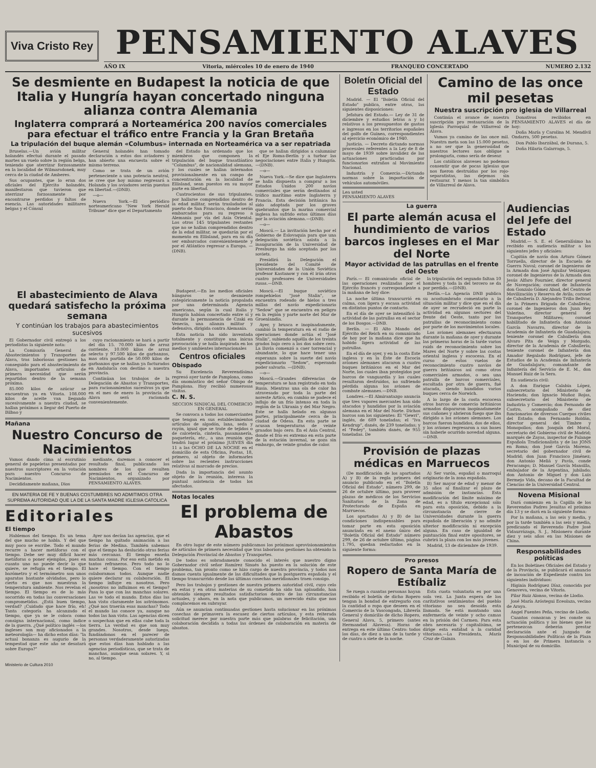Viva Cristo Rey
PENSAMIENTO ALAVES
AÑO IX Vitoria, miércoles 10 de enero de 1940 FRANQUEO CONCERTADO NUMERO 2.132
Se desmiente en Budapest la noticia de que Italia y Hungría hayan concertado ninguna alianza contra Alemania
Inglaterra comprará a Norteamérica 200 navíos comerciales para efectuar el tráfico entre Francia y la Gran Bretaña
La tripulación del buque alemán «Columbus» internada en Norteamérica va a ser repatriada
Bruselas.—Un avión militar holandés efectuó durante el pasado martes un vuelo sobre la región belga, teniendo que aterrizar forzosamente en la localidad de Wilmarsdonek, muy cerca de la ciudad de Amberes.
Sus ocupantes, que lo eran dos oficiales del Ejército holandés, manifestaron que tuvieron que aterrizar forzosamente por encontrarse perdidos y faltos de esencia. Las autoridades militares belgas y el Cónsul
General holandés han tomado declaración a estos dos aviadores y han abierto una encuesta sobre el mismo terreno.
Como se trata de un avión perteneciente a una potencia neutral, se cree que hoy mismo regresará a Holanda y los aviadores serán puestos en libertad.—(DNB).
—o—
Nueva York.—El periódico norteamericano "New York Herald Tribune" dice que el Departamento
del Estado ha ordenado que los miembros que componen la tripulación del buque trasatlántico "Columbus", de nacionalidad alemana, y los cuales se hallan internados provisionalmente en un campo de concentración en la localidad de Ellisland, sean puestos en su mayor parte en libertad.
Cuatrocientos de sus tripulantes, por hallarse comprendidos dentro de la edad militar, serán trasladados al puerto de San Francisco, donde serán embarcados para su regreso a Alemania por vía del Asia Oriental. Los otros 145 tripulantes restantes que no se hallan comprendidos dentro de la edad militar, se quedarán por el momento en Ellisland, para en su día ser embarcados convenientemente y por el Atlántico regresar a Europa. — (DNB).
que se hallan dirigidos a calumniar el Eje Roma-Berlín y a turbar las negociaciones entre Italia y Hungría.—(DNB).
—o—
Nueva York.—Se dice que Inglaterra se halla dispuesta a comprar a los Estados Unidos 200 navíos comerciales que serán destinados al tráfico marítimo entre Inglaterra y Francia. Esta decisión británica ha sido adoptada por los graves quebrantos que la marina comercial inglesa ha sufrido estos últimos días por la aviación alemana.—(DNB).
—o—
Moscú.— La invitación hecha por el Gobierno de Eslovaquia para que una delegación soviética asista a la inauguración de la Universidad de Presburgo ha sido aceptada por los soviets.
Presidirá la Delegación el presidente del Comité de Universidades de la Unión Soviética profesor Kastanow y con él irán otros cuatro profesores de Universidades rusas.—DNB.
El abastecimiento de Alava quedará satisfecho la próxima semana
Y continúan los trabajos para abastecimientos sucesivos
El Gobernador civil entregó a los periodistas la siguiente nota:
La Comisaría General de Abastecimientos y Transportes de Alava, tras laboriosas gestiones ha conseguido para el abastecimiento de Alava, importantes artículos de primera necesidad que serán repartidos dentro de la semana próxima.
85.000 kilos de azúcar se encuentran ya en Vitoria. 108.000 kilos de aceite van llegando sucesivamente a nuestra ciudad, se hallan próximos a llegar del Puerto de Bilbao y
cuyo racionamiento se hará a partir del día 15. 70.000 kilos de arroz corriente, 10.000 kilos de arroz selecto y 97.500 kilos de garbanzos, mas otra partida de 50.000 kilos de garbanzos que se hallan ya facturados en Andalucía con destino a nuestra provincia.
Continúan los trabajos de la Delegación de Abastos y Transportes, para racionamientos sucesivos ya que en el mes de enero la provincia de Alava será racionada convenientemente.
Mañana
Nuestro Concurso de Nacimientos
Vamos dando cima al escrutinio general de papeletas presentadas por nuestros suscriptores en la votación para nuestro Concurso de Nacimientos.
Decididamente mañana, Dios
mediante, daremos a conocer el resultado final, publicando los nombres de los que resulten premiados en el Concurso de Nacimientos, organizado por PENSAMIENTO ALAVES.
EN MATERIA DE FE Y BUENAS COSTUMBRES NO ADMITIMOS OTRA SUPREMA AUTORIDAD QUE LA DE LA SANTA MADRE IGLESIA CATOLICA
Editoriales
El tiempo
Hablemos del tiempo. Es un tema del que mucho se habla. Y del que muy poco se escribe. Todo el mundo recurre a hacer metáforas con el tiempo. Debe ser muy difícil hacer metáforas o poner ejemplos, pues en cuanto uno no puede decir lo que quiere, se refugia en el tiempo. El barómetro y el termómetro son unos aparatos bastante olvidados, pero lo cierto es que nos muestran la temperatura ambiente. Nos revelan el tiempo. El tiempo es de lo más socorrido en todas las conversaciones comprometidas. ¿Está buen tiempo, verdad? ¡Cuidado que hace frío, eh! Tanta categoría ha alcanzado el tiempo, que ya se le coloca como consigna internacional, como índice de la guerra. ¿Qué político inglés —los ingleses son muy aficionados a la meteorología— ha dicho estos días: "la actual bonanza es augurio de la tempestad que este año se desatará sobre Europa?"
Ayer nos decían las agencias, que el tiempo ha quitado animación a las ferias de Medina. También sabemos que el tiempo ha deslucido otras ferias más cercanas. El tiempo enseña muchas cosas. Por eso está metido en tantos refraneros. Pero todo no lo hace el tiempo. Con el tiempo colaboramos todos. Aunque nadie quiere declarar su colaboración. El tiempo influye en nosotros. Pero ¿nosotros no influimos en el tiempo? Pasa lo que con las manchas solares. Las ve todo el mundo. Estos días las han visto claramente los astrónomos. ¿Qué nos traerán esas manchas? Todo el mundo las conoce ya, aunque no todos las han visto. Las agencias dicen o sospechan que en ellas cabe toda la tierra. La verdad es que son muy grandes. Nosotros, desde luego, fundándonos en el parecer de personas verdaderamente autorizadas que estos días han hablado a las agencias periodísticas, que se trata de manchas, aunque sean solares. Y, si no, al tiempo.
Budapest.—En los medios oficiales húngaros se desmiente categóricamente la noticia propalada por una determinada Agencia americana, según la cual Italia y Hungría habían concertado entre sí y durante la permanencia de Czaki en Venecia, una alianza militar y defensiva, dirigida contra Alemania.
Esta noticia ha sido inventada totalmente y constituye una inicua provocación y se halla inspirada en los medios y ambientes internacionales
Centros oficiales
Obispado
Su Excelencia Reverendísima regresó ayer tarde de Pamplona, como día onomástico del señor Obispo de Pamplona. Hoy recibió numerosas visitas.
C. N. S.
SECCION SINDICAL DEL COMERCIO EN GENERAL
Se convoca a todos los comerciantes que tengan en sus establecimientos artículos de algodón, lana, seda y rayón, igual que se trate de tejidos o de calcetería, cintería, pasamanería, paquetería, etc., a una reunión que tendrá lugar el próximo JUEVES día 11 a las OCHO DE LA NOCHE en el domicilio de esta Oficina, Postas, 18, primero, al objeto de informarles sobre las recientes instrucciones relativas al marcado de precios.
Dada la importancia del asunto objeto de la reunión, interesa la puntual asistencia de todos los afectados.
Moscú.—El buque soviético rompehielos "José Stalin", se encuentra rodeado de hielos a tres millas del navío expedicionario "Sedow" que se encuentra en peligro en la región y parte norte del Mar de Groenlandia.
Ayer, y brusca e inopinadamente, cambió la temperatura en el radio de operaciones donde actúa el "José Stalin", subiendo aquélla de los treinta grados bajo cero a los dos sobre cero. La lluvia comenzó a caer torrencial y abundante, lo que hace tener una esperanza sobre la suerte del navío expedicionario "Sedow", esperando poder salvarlo. —(DNB).
—o—
Moscú.—Grandes diferencias de temperatura se han registrado en toda Rusia. Mientras una ola de calor ha atravesado por toda la parte del noreste Artico, en cambio se padece el influjo de un frío intenso en toda la región de la Ukrania y del Mar Negro. Este se halla helado en algunas partes, principalmente cerca de la ciudad de Odesa. En esta parte se acusan temperaturas de veinte graados bajo cero. En el Asia Central, donde el frío es extremo en esta parte de la estación invernal, se goza sin embargo, de veinte grados de calor.
Notas locales
El problema de Abastos
En otro lugar de este número publicamos los próximos aprovisionamientos de artículos de primera necesidad que tras laborioras gestiones ha obtenido la Delegación Provincial de Abastos y Transportes.
De todos es sobradamente conocido el interés que nuestro digno Gobernador civil señor Ramírez Sinués ha puesto en la solución de este problema, tan pronto como se hizo cargo de nuestra provincia, y todos nos damos cuenta igualmente de las dificultades que la postguerra española y el tiempo transcurrido desde las últimas cosechas meridionales traen consigo.
Pero los trabajos y gestiones de nuestra primera autoridad civil, cuyo celo en estas y en otras materias de su cometido ha sido tan aplaudido, han obtenido siempre resultados satisfactorios dentro de las circunstancias actuales, y ahora, en la nota que publicamos, un merecido éxito que nos complacemos en subrayar.
Aún se anuncian continuadas gestiones hasta solucionar en las próximas cosechas de primavera la escasez de ciertos artículos, y esta reiterada solicitud merece por nuestra parte más que palabras de felicitación, una colaboración decidida a todas las órdenes de colaboración en materia de abastos.
Boletín Oficial del Estado
Madrid. — El "Boletín Oficial del Estado" publica, entre otras, las siguientes disposiciones:
Jefatura del Estado.— Ley de 31 de diciembre y estudios letras a y b) relativos a los presupuestos de gastos e ingresos en los territorios españoles del golfo de Guinea, correspondientes al ejercicio económico de 1940.
Justicia. — Decreto dictando normas procesales referentes a la Ley de 8 de mayo de 1939 sobre invalidez de las actuaciones practicadas por funcionarios extraños al Movimiento Nacional.
Industria y Comercio.—Dictando normas sobre la importación de vehículos automóviles.
Lea usted
PENSAMIENTO ALAVES
Camino de las once mil pesetas
Nuestra suscripción pro iglesia de Villarreal
Continúa el avance de nuestra suscripción pro restauración de la Iglesia Parroquial de Villarreal de Alava.
Vamos ya camino de las once mil. Nuestra meta son las 15.000 pesetas, a no ser que la generosidad de nuestros lectores nos obligue a prolongarla, como sería de desear.
Los católicos alaveses no podemos consentir que de pocas Iglesias que nos fueron destruídas por los rojo-separatistas, las dejemos sin restaurar. Y menos la tan simbólica de Villarreal de Alava.
Donativos recibidos en PENSAMIENTO ALAVES el día de hoy:
Doña María y Carolina M. Mendívil Ondarra, 500 pesetas.
Don Pablo Ibarzábal, de Durana, 5.
Doña Hilaria Galarraga, 5.
La guerra
El parte alemán acusa el hundimiento de varios barcos ingleses en el Mar del Norte
Mayor actividad de las patrullas en el frente del Oeste
París.— El comunicado oficial de las operaciones realizadas por el Ejército francés y correspondiente a la mañana de hoy dice:
La noche última transcurrió en calma, con ligera y escasa actividad en distintos puntos de contacto.
En el día de ayer se intensificó la actividad de las patrullas en el sector de los Bosgos.—DNB.
Berlín. — El Alto Mando del Ejército del Reich en su comunicado de hoy por la mañana dice que ha habido ligera actividad de las patrullas.
En el día de ayer, y en la costa Este inglesa y en la Este de Escocia aviones alemanes atacaron a cuatro buques británicos en el Mar del Norte, los cuales iban protegidos por barcos de vanguardia y los cuales resultaron destruídos, no sufriendo pérdida alguna los aviones de combate alemanes.—DNB.
Londres.—El Almirantazgo anuncia que tres vapores mercantes han sido atacados y hundidos por la aviación alemana en el Mar del Norte. Dichos barcos son los siguientes: El "Gewri", inglés, de 689 toneladas; el "Iva Kendrup", danés, de 239 toneladas; y el "Fedey", también danés, de 955 toneladas. De
la tripulación del segundo faltan 10 hombres y toda la del tercero se da por perdida.—(DNB).
Berlín.—La Agencia DNB publica su acostumbrado comentario a la situación militar y dice que en el día de ayer se recrudeció en parte la actividad en algunos sectores del frente del Oeste, tanto por las patrullas de reconocimiento como por parte de los movimientos locales.
Los aviones alemanes efectuaron durante la mañana de ayer y durante las primeras horas de la tarde varios raids de reconocimiento sobre los Mares del Norte y sobre las costas oriental inglesa y escocesa. En el curso de estos vuelos de reconocimiento cuatro navíos de guerra británicos así como otros comerciales armados, o sea una patrulla de barcos comerciales, escoltada por otra de guerra, fué atacada, siendo hundidos varios buques cerca de Norwich.
A lo largo de la costa escocesa otros barcos de comercio británicos armados dispararon inopinadamente sus cañones y abrieron fuego que iba dirigido a los aviones alemanes. Los barcos fueron hundidos, dos de ellos, y los aviones regresaron a sus bases sin haberle ocurrido novedad alguna.—DNB.
Provisión de plazas médicas en Marruecos
(De modificación de los apartados A) y B) de la regla primera del anuncio publicado en el "Boletín Oficial del Estado", número 299, de 26 de octubre último, para proveer plazas de médicos de los Servicios Sanitarios de la Zona de Protectorado de España en Marruecos.
Los apartados A) y B) de las condiciones indispensables para tomar parte en esta oposición anunciada en el anexo único del "Boletín Oficial del Estado" número 299, de 26 de octubre último, página 1.795, quedan redactados en la siguiente forma:
A) Ser varón, español o marroquí originario de la zona española.
B) Ser mayor de edad y menor de 35 años al finalizar el plazo de admisión de instancias. Esta modificación del límite máximo de edad, es a título excepcional sólo para esta oposición, debido a la circunstancia de cierre de Universidades durante la guerra española de liberación y no admite ulterior modificación ni excepción alguna. En caso de igualdad de puntuación final entre opositores, se cubrirá la plaza con los más jóvenes.
Madrid, 13 de diciembre de 1939.
Pro presos
Ropero de Santa María de Estíbaliz
Se ruega a cuantas personas hayan recibido el boletín de dicho Ropero tengan la bondad de entregarlo con la cantidad o ropa que deseen en el Comercio de la Vascongada, Librería General y domicilio de dicho Ropero, General Alava, 5, primero (antes Hermandad Alavesa). Horas de entrega en este último Centro: todos los días, de diez a una de la tarde y de cuatro a siete de la noche.
Esta cuota voluntaria es por una sola vez. La Junta espera de los caritativos sentimientos del pueblo vitoriano no sea desoída esta llamada. Se está montando una enfermería de veinte y ocho camas en la prisión del Carmen. Para esta obra necesaria y capitalísima, se dirige esta entidad a la caridad vitoriana.—La Presidenta, María Cruz de Gainza.
Audiencias del Jefe del Estado
Madrid.— S. E. el Generalísimo ha recibido en audiencia militar a los siguientes jefes y oficiales:
Capitán de navío don Arturo Gómez Torruella, director de la Escuela de Guerra Naval; coronel de Ingenieros de la Armada don José Aguilar Velázquez; coronel de Ingenieros de la Armada don Jesús Alfaro Fournier, director general de Navegación; coronel de Infantería don Gonzalo Gómez Abad, del Centro de Movilización y Reserva de Avila; coronel de Caballería D. Alejandro Trillo Bellvar, de la Primera Brigada de Caballería; coronel de Ingenieros don Juan Rey Valerino, director general de Transportes Militares; coronel habilitado de Infantería don Antonio García Navarro, director de la Academia de Infantería de Guadalajara; teniente coronel de Caballería don Alvaro Pita de Veiga y Morgado, director de la Academia de Caballería; teniente coronel de Infantería don Amador Regalado Rodríguez, jefe de Estudios de la Academia de Infantería de Guadalajara; comandante de Infantería del Servicio de E. M., don Manuel Ruiz de la Sera.
En audiencia civil:
A don Enrique Calabia López, subsecretario del Ministerio de Hacienda; don Ignacio Muñoz Rojas, subsecretario del Ministerio de Industria y Comercio; don Fernando de Castro, acompañado de diez funcionarios de diversos Cuerpos civiles del Estado; don Fernando Roldán, director general del Timbre y Monopolios; don Joaquín del Moral, secretario del Gobierno civil de Madrid; marqués de Zayas, inspector de Falange Española Tradicionalista y de las JONS en Roma; don José García Moreno, secretario del gobernador civil de Madrid; don Juan Francisco Jiménez; don Antonio Meliá y Pavía, conde Peracamps; D. Manuel García Mansilla, embajador de la Argentina, jubilado; don Antonio de Miguel y don Luis Bermejo Vida, decano de la Facultad de Ciencias de la Universidad Central.
Novena Misional
Dará comienzo en la Capilla de los Reverendos Padres Jesuitas el próximo día 13 y se dará en la siguiente forma:
Por la mañana, a las seis y media, y por la tarde también a las seis y media, predicando el Reverendo Padre José Vidaurrázaga, S. J., Misionero durante diez y seis años en las Misiones de China.
Responsabilidades políticas
En los Boletines Oficiales del Estado y de la Provincia, se publicará el anuncio de incoación de Expediente contra los siguientes individuos:
Higinia Rodríguez Díaz, conocida por Genoveva, vecina de Vitoria.
Pilar Ruiz Alonso, vecina de Llodio.
José María Aróstegui Eceolaza, vecino de Araya.
Angel Fuentes Peña, vecino de Llodio.
Cuantos conozcan y les conste su actuación política y los bienes que les pertenezcan deberán prestar declaración ante el Juzgado de Responsabilidades Políticas de la Plaza o en los de Primera Instancia o Municipal de su domicilio.
Ministerio de Cultura 2010